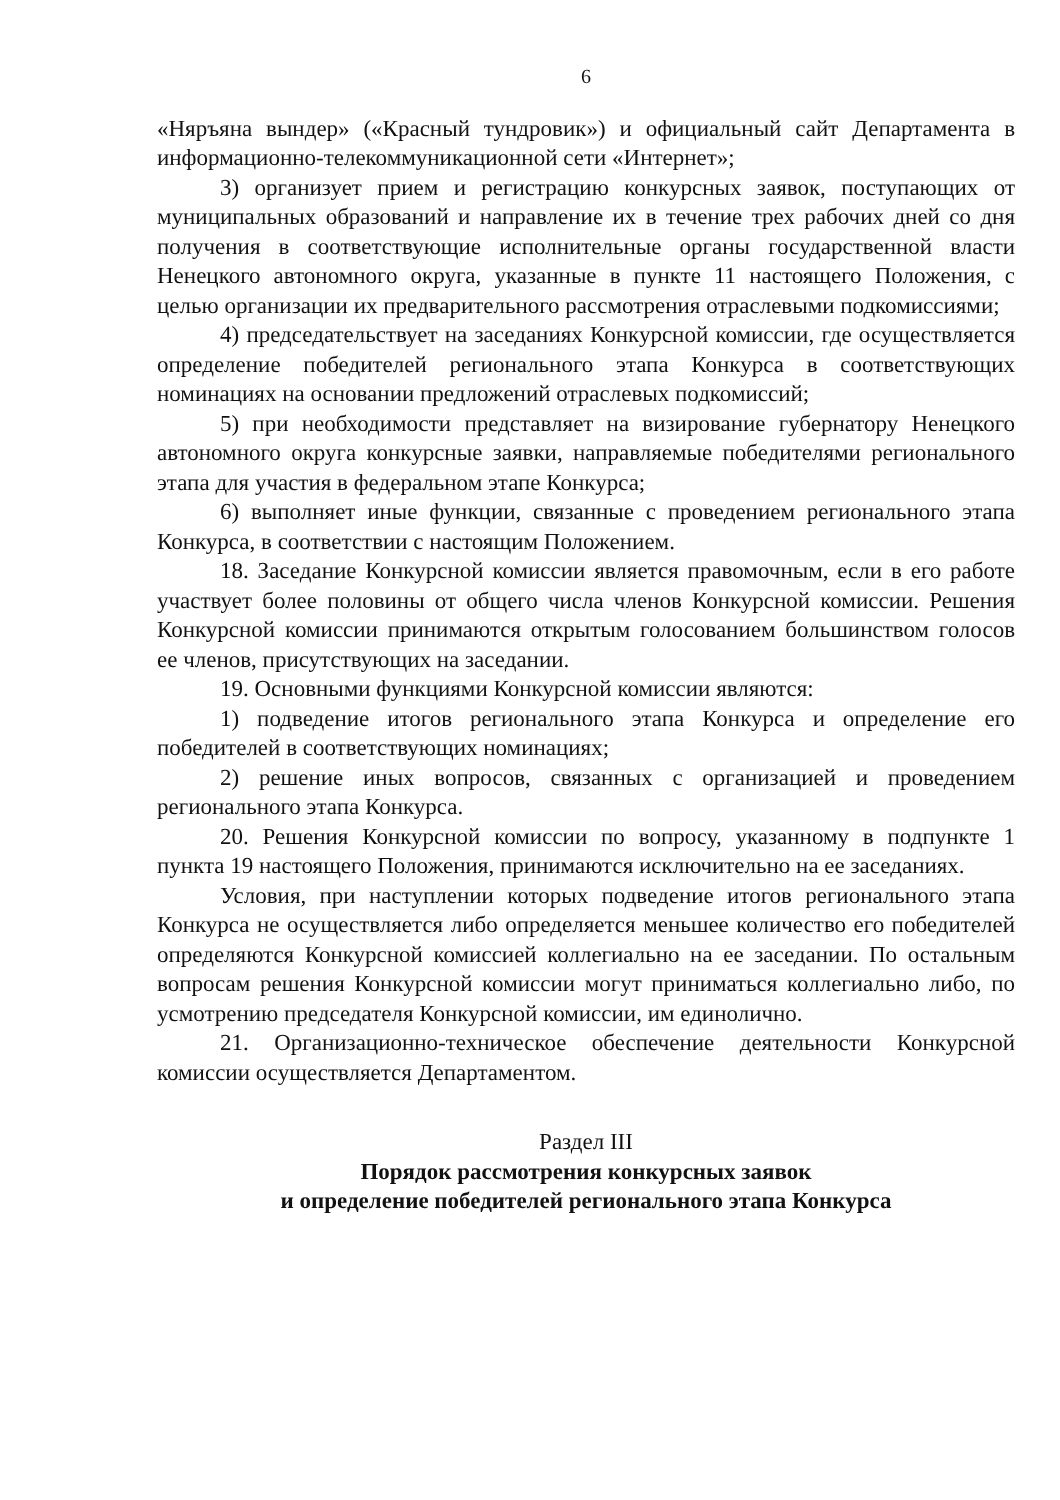6
«Няръяна вындер» («Красный тундровик») и официальный сайт Департамента в информационно-телекоммуникационной сети «Интернет»;
3) организует прием и регистрацию конкурсных заявок, поступающих от муниципальных образований и направление их в течение трех рабочих дней со дня получения в соответствующие исполнительные органы государственной власти Ненецкого автономного округа, указанные в пункте 11 настоящего Положения, с целью организации их предварительного рассмотрения отраслевыми подкомиссиями;
4) председательствует на заседаниях Конкурсной комиссии, где осуществляется определение победителей регионального этапа Конкурса в соответствующих номинациях на основании предложений отраслевых подкомиссий;
5) при необходимости представляет на визирование губернатору Ненецкого автономного округа конкурсные заявки, направляемые победителями регионального этапа для участия в федеральном этапе Конкурса;
6) выполняет иные функции, связанные с проведением регионального этапа Конкурса, в соответствии с настоящим Положением.
18. Заседание Конкурсной комиссии является правомочным, если в его работе участвует более половины от общего числа членов Конкурсной комиссии. Решения Конкурсной комиссии принимаются открытым голосованием большинством голосов ее членов, присутствующих на заседании.
19. Основными функциями Конкурсной комиссии являются:
1) подведение итогов регионального этапа Конкурса и определение его победителей в соответствующих номинациях;
2) решение иных вопросов, связанных с организацией и проведением регионального этапа Конкурса.
20. Решения Конкурсной комиссии по вопросу, указанному в подпункте 1 пункта 19 настоящего Положения, принимаются исключительно на ее заседаниях.
Условия, при наступлении которых подведение итогов регионального этапа Конкурса не осуществляется либо определяется меньшее количество его победителей определяются Конкурсной комиссией коллегиально на ее заседании. По остальным вопросам решения Конкурсной комиссии могут приниматься коллегиально либо, по усмотрению председателя Конкурсной комиссии, им единолично.
21. Организационно-техническое обеспечение деятельности Конкурсной комиссии осуществляется Департаментом.
Раздел III
Порядок рассмотрения конкурсных заявок
и определение победителей регионального этапа Конкурса